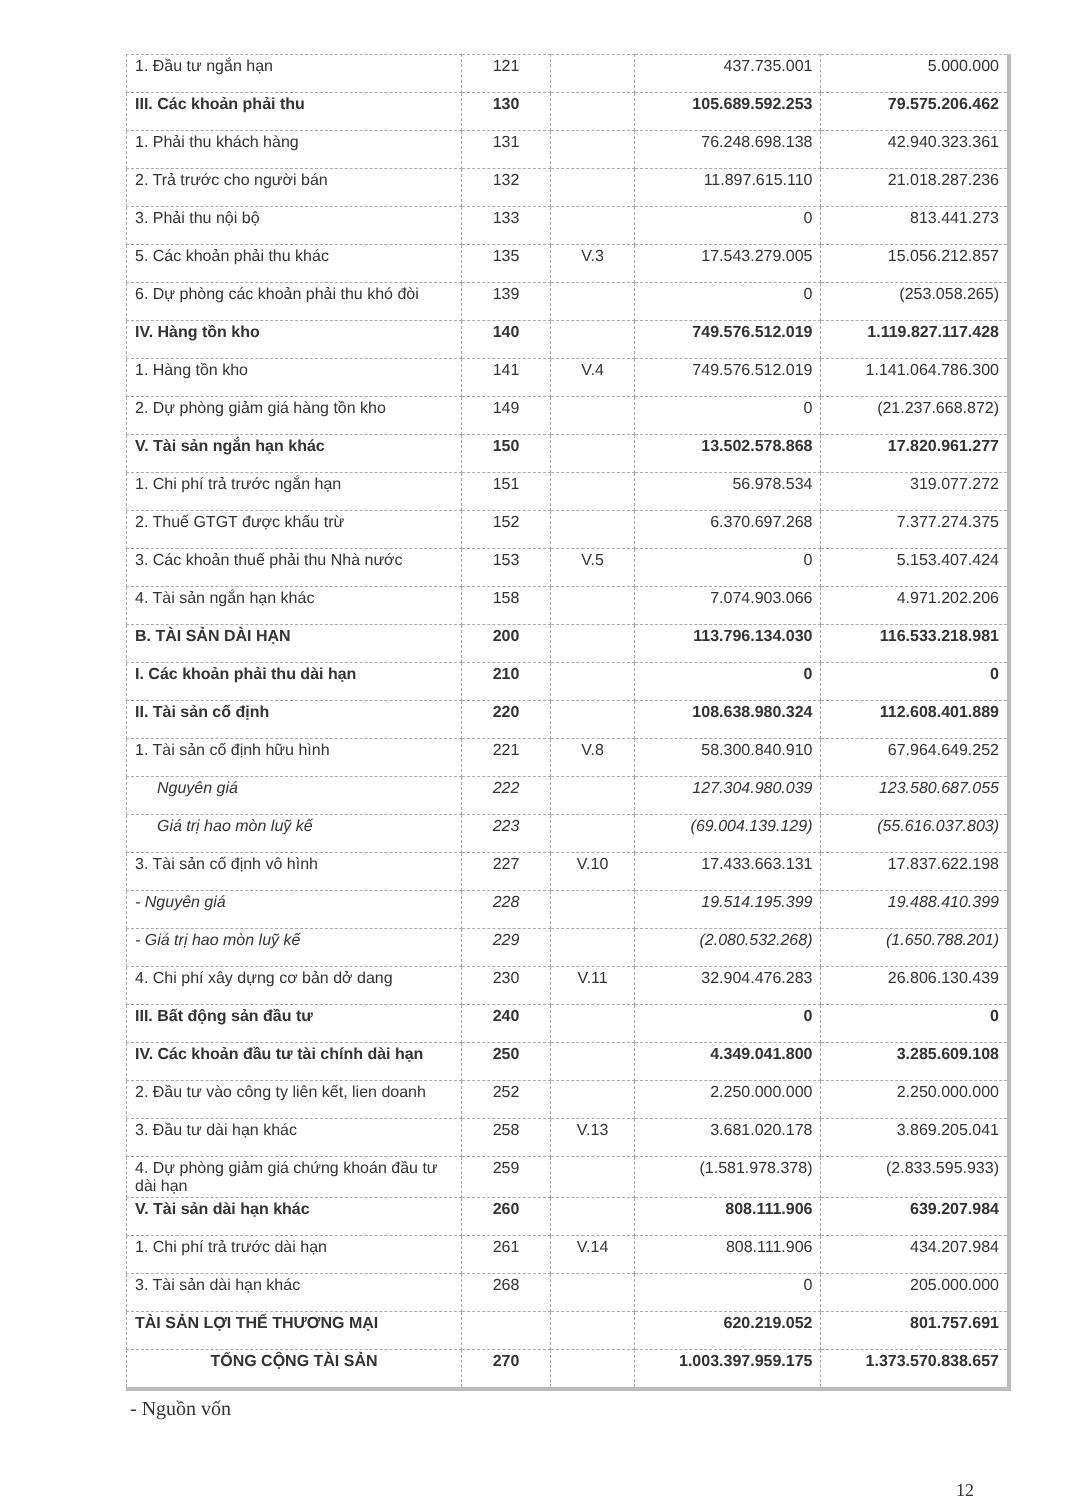| 1. Đầu tư ngắn hạn | 121 | | 437.735.001 | 5.000.000 |
| III. Các khoản phải thu | 130 | | 105.689.592.253 | 79.575.206.462 |
| 1. Phải thu khách hàng | 131 | | 76.248.698.138 | 42.940.323.361 |
| 2. Trả trước cho người bán | 132 | | 11.897.615.110 | 21.018.287.236 |
| 3. Phải thu nội bộ | 133 | | 0 | 813.441.273 |
| 5. Các khoản phải thu khác | 135 | V.3 | 17.543.279.005 | 15.056.212.857 |
| 6. Dự phòng các khoản phải thu khó đòi | 139 | | 0 | (253.058.265) |
| IV. Hàng tồn kho | 140 | | 749.576.512.019 | 1.119.827.117.428 |
| 1. Hàng tồn kho | 141 | V.4 | 749.576.512.019 | 1.141.064.786.300 |
| 2. Dự phòng giảm giá hàng tồn kho | 149 | | 0 | (21.237.668.872) |
| V. Tài sản ngắn hạn khác | 150 | | 13.502.578.868 | 17.820.961.277 |
| 1. Chi phí trả trước ngắn hạn | 151 | | 56.978.534 | 319.077.272 |
| 2. Thuế GTGT được khấu trừ | 152 | | 6.370.697.268 | 7.377.274.375 |
| 3. Các khoản thuế phải thu Nhà nước | 153 | V.5 | 0 | 5.153.407.424 |
| 4. Tài sản ngắn hạn khác | 158 | | 7.074.903.066 | 4.971.202.206 |
| B. TÀI SẢN DÀI HẠN | 200 | | 113.796.134.030 | 116.533.218.981 |
| I. Các khoản phải thu dài hạn | 210 | | 0 | 0 |
| II. Tài sản cố định | 220 | | 108.638.980.324 | 112.608.401.889 |
| 1. Tài sản cố định hữu hình | 221 | V.8 | 58.300.840.910 | 67.964.649.252 |
| Nguyên giá | 222 | | 127.304.980.039 | 123.580.687.055 |
| Giá trị hao mòn luỹ kế | 223 | | (69.004.139.129) | (55.616.037.803) |
| 3. Tài sản cố định vô hình | 227 | V.10 | 17.433.663.131 | 17.837.622.198 |
| - Nguyên giá | 228 | | 19.514.195.399 | 19.488.410.399 |
| - Giá trị hao mòn luỹ kế | 229 | | (2.080.532.268) | (1.650.788.201) |
| 4. Chi phí xây dựng cơ bản dở dang | 230 | V.11 | 32.904.476.283 | 26.806.130.439 |
| III. Bất động sản đầu tư | 240 | | 0 | 0 |
| IV. Các khoản đầu tư tài chính dài hạn | 250 | | 4.349.041.800 | 3.285.609.108 |
| 2. Đầu tư vào công ty liên kết, lien doanh | 252 | | 2.250.000.000 | 2.250.000.000 |
| 3. Đầu tư dài hạn khác | 258 | V.13 | 3.681.020.178 | 3.869.205.041 |
| 4. Dự phòng giảm giá chứng khoán đầu tư dài hạn | 259 | | (1.581.978.378) | (2.833.595.933) |
| V. Tài sản dài hạn khác | 260 | | 808.111.906 | 639.207.984 |
| 1. Chi phí trả trước dài hạn | 261 | V.14 | 808.111.906 | 434.207.984 |
| 3. Tài sản dài hạn khác | 268 | | 0 | 205.000.000 |
| TÀI SẢN LỢI THẾ THƯƠNG MẠI | | | 620.219.052 | 801.757.691 |
| TỔNG CỘNG TÀI SẢN | 270 | | 1.003.397.959.175 | 1.373.570.838.657 |
- Nguồn vốn
12